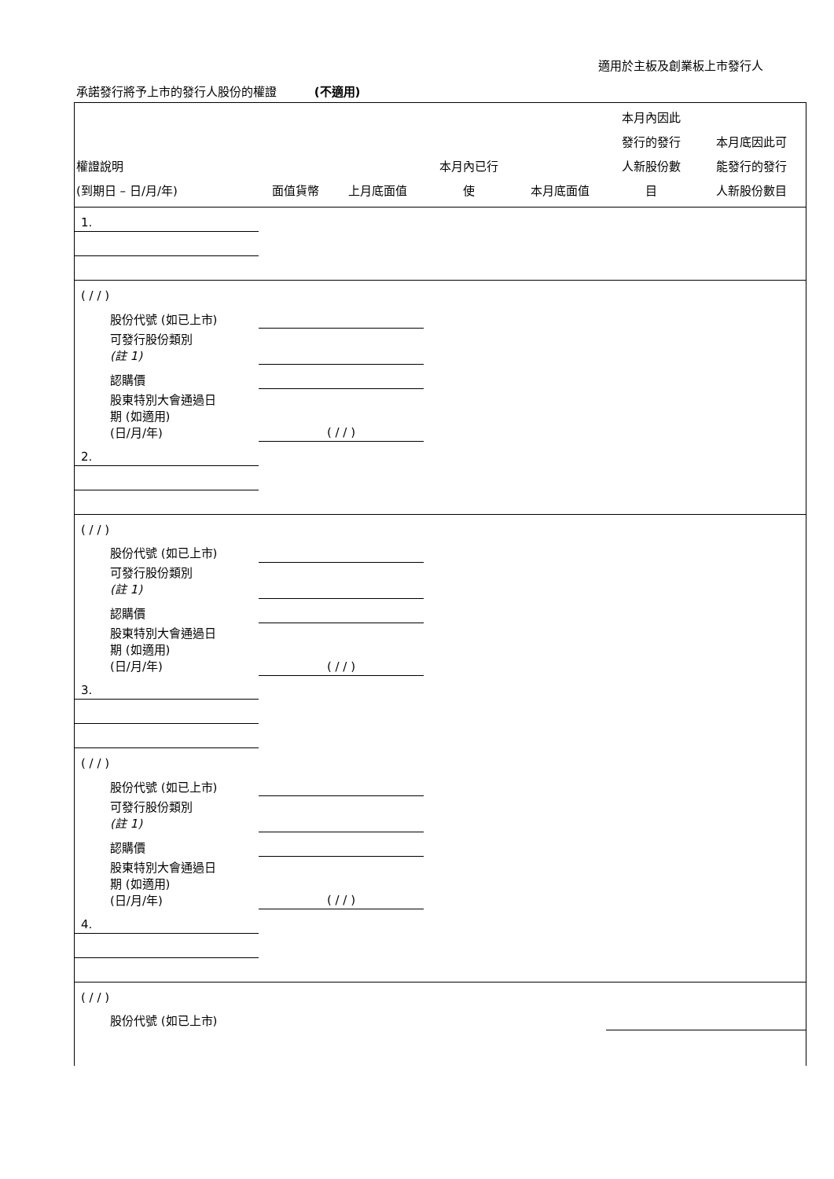適用於主板及創業板上市發行人
承諾發行將予上市的發行人股份的權證 (不適用)
| 權證說明 (到期日 – 日/月/年) | 面值貨幣 | 上月底面值 | 本月內已行 使 | 本月底面值 | 本月內因此 發行的發行 人新股份數 目 | 本月底因此可 能發行的發行 人新股份數目 |
| --- | --- | --- | --- | --- | --- | --- |
| 1. | | | | | | |
| ( / / ) | | | | | | |
| 股份代號 (如已上市) | | | | | | |
| 可發行股份類別 (註 1) | | | | | | |
| 認購價 | | | | | | |
| 股東特別大會通過日 期 (如適用) (日/月/年) | ( / / ) | | | | | |
| 2. | | | | | | |
| ( / / ) | | | | | | |
| 股份代號 (如已上市) | | | | | | |
| 可發行股份類別 (註 1) | | | | | | |
| 認購價 | | | | | | |
| 股東特別大會通過日 期 (如適用) (日/月/年) | ( / / ) | | | | | |
| 3. | | | | | | |
| ( / / ) | | | | | | |
| 股份代號 (如已上市) | | | | | | |
| 可發行股份類別 (註 1) | | | | | | |
| 認購價 | | | | | | |
| 股東特別大會通過日 期 (如適用) (日/月/年) | ( / / ) | | | | | |
| 4. | | | | | | |
| ( / / ) | | | | | | |
| 股份代號 (如已上市) | | | | | | |